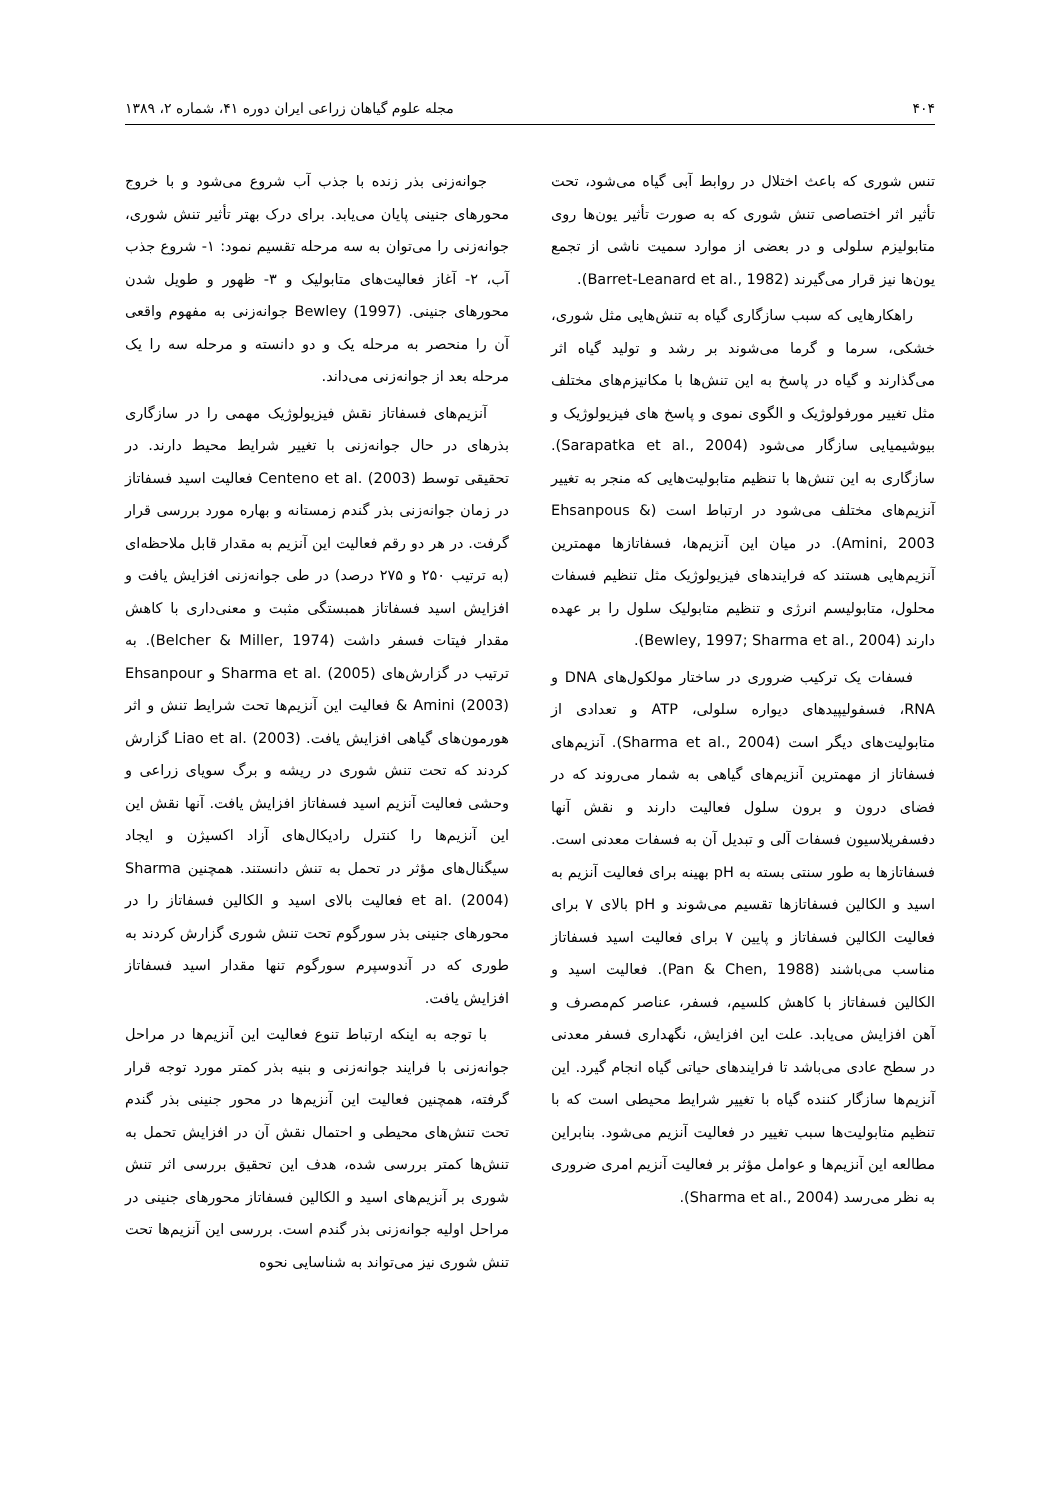۴۰۴ مجله علوم گیاهان زراعی ایران دوره ۴۱، شماره ۲، ۱۳۸۹
تنس شوری که باعث اختلال در روابط آبی گیاه می‌شود، تحت تأثیر اثر اختصاصی تنش شوری که به صورت تأثیر یون‌ها روی متابولیزم سلولی و در بعضی از موارد سمیت ناشی از تجمع یون‌ها نیز قرار می‌گیرند (Barret-Leanard et al., 1982).
راهکارهایی که سبب سازگاری گیاه به تنش‌هایی مثل شوری، خشکی، سرما و گرما می‌شوند بر رشد و تولید گیاه اثر می‌گذارند و گیاه در پاسخ به این تنش‌ها با مکانیزم‌های مختلف مثل تغییر مورفولوژیک و الگوی نموی و پاسخ های فیزیولوژیک و بیوشیمیایی سازگار می‌شود (Sarapatka et al., 2004). سازگاری به این تنش‌ها با تنظیم متابولیت‌هایی که منجر به تغییر آنزیم‌های مختلف می‌شود در ارتباط است (Ehsanpous & Amini, 2003). در میان این آنزیم‌ها، فسفاتازها مهمترین آنزیم‌هایی هستند که فرایندهای فیزیولوژیک مثل تنظیم فسفات محلول، متابولیسم انرژی و تنظیم متابولیک سلول را بر عهده دارند (Bewley, 1997; Sharma et al., 2004).
فسفات یک ترکیب ضروری در ساختار مولکول‌های DNA و RNA، فسفولیپیدهای دیواره سلولی، ATP و تعدادی از متابولیت‌های دیگر است (Sharma et al., 2004). آنزیم‌های فسفاتاز از مهمترین آنزیم‌های گیاهی به شمار می‌روند که در فضای درون و برون سلول فعالیت دارند و نقش آنها دفسفریلاسیون فسفات آلی و تبدیل آن به فسفات معدنی است. فسفاتازها به طور سنتی بسته به pH بهینه برای فعالیت آنزیم به اسید و الکالین فسفاتازها تقسیم می‌شوند و pH بالای ۷ برای فعالیت الکالین فسفاتاز و پایین ۷ برای فعالیت اسید فسفاتاز مناسب می‌باشند (Pan & Chen, 1988). فعالیت اسید و الکالین فسفاتاز با کاهش کلسیم، فسفر، عناصر کم‌مصرف و آهن افزایش می‌یابد. علت این افزایش، نگهداری فسفر معدنی در سطح عادی می‌باشد تا فرایندهای حیاتی گیاه انجام گیرد. این آنزیم‌ها سازگار کننده گیاه با تغییر شرایط محیطی است که با تنظیم متابولیت‌ها سبب تغییر در فعالیت آنزیم می‌شود. بنابراین مطالعه این آنزیم‌ها و عوامل مؤثر بر فعالیت آنزیم امری ضروری به نظر می‌رسد (Sharma et al., 2004).
جوانه‌زنی بذر زنده با جذب آب شروع می‌شود و با خروج محورهای جنینی پایان می‌یابد. برای درک بهتر تأثیر تنش شوری، جوانه‌زنی را می‌توان به سه مرحله تقسیم نمود: ۱- شروع جذب آب، ۲- آغاز فعالیت‌های متابولیک و ۳- ظهور و طویل شدن محورهای جنینی. Bewley (1997) جوانه‌زنی به مفهوم واقعی آن را منحصر به مرحله یک و دو دانسته و مرحله سه را یک مرحله بعد از جوانه‌زنی می‌داند.
آنزیم‌های فسفاتاز نقش فیزیولوژیک مهمی را در سازگاری بذرهای در حال جوانه‌زنی با تغییر شرایط محیط دارند. در تحقیقی توسط Centeno et al. (2003) فعالیت اسید فسفاتاز در زمان جوانه‌زنی بذر گندم زمستانه و بهاره مورد بررسی قرار گرفت. در هر دو رقم فعالیت این آنزیم به مقدار قابل ملاحظه‌ای (به ترتیب ۲۵۰ و ۲۷۵ درصد) در طی جوانه‌زنی افزایش یافت و افزایش اسید فسفاتاز همبستگی مثبت و معنی‌داری با کاهش مقدار فیتات فسفر داشت (Belcher & Miller, 1974). به ترتیب در گزارش‌های Sharma et al. (2005) و Ehsanpour & Amini (2003) فعالیت این آنزیم‌ها تحت شرایط تنش و اثر هورمون‌های گیاهی افزایش یافت. Liao et al. (2003) گزارش کردند که تحت تنش شوری در ریشه و برگ سویای زراعی و وحشی فعالیت آنزیم اسید فسفاتاز افزایش یافت. آنها نقش این این آنزیم‌ها را کنترل رادیکال‌های آزاد اکسیژن و ایجاد سیگنال‌های مؤثر در تحمل به تنش دانستند. همچنین Sharma et al. (2004) فعالیت بالای اسید و الکالین فسفاتاز را در محورهای جنینی بذر سورگوم تحت تنش شوری گزارش کردند به طوری که در آندوسپرم سورگوم تنها مقدار اسید فسفاتاز افزایش یافت.
با توجه به اینکه ارتباط تنوع فعالیت این آنزیم‌ها در مراحل جوانه‌زنی با فرایند جوانه‌زنی و بنیه بذر کمتر مورد توجه قرار گرفته، همچنین فعالیت این آنزیم‌ها در محور جنینی بذر گندم تحت تنش‌های محیطی و احتمال نقش آن در افزایش تحمل به تنش‌ها کمتر بررسی شده، هدف این تحقیق بررسی اثر تنش شوری بر آنزیم‌های اسید و الکالین فسفاتاز محورهای جنینی در مراحل اولیه جوانه‌زنی بذر گندم است. بررسی این آنزیم‌ها تحت تنش شوری نیز می‌تواند به شناسایی نحوه